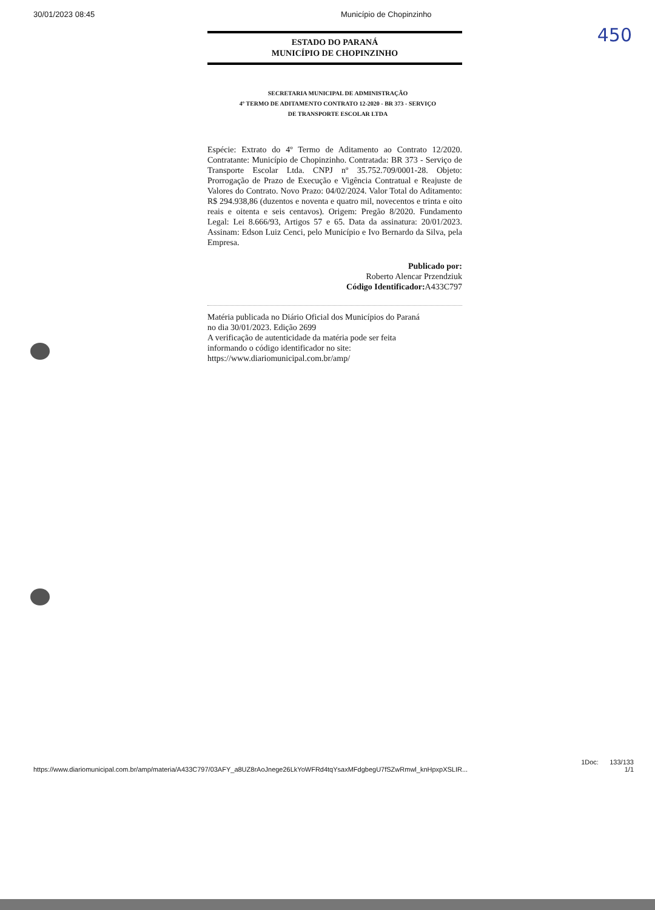30/01/2023 08:45 Município de Chopinzinho
450
ESTADO DO PARANÁ
MUNICÍPIO DE CHOPINZINHO
SECRETARIA MUNICIPAL DE ADMINISTRAÇÃO
4º TERMO DE ADITAMENTO CONTRATO 12-2020 - BR 373 - SERVIÇO
DE TRANSPORTE ESCOLAR LTDA
Espécie: Extrato do 4º Termo de Aditamento ao Contrato 12/2020. Contratante: Município de Chopinzinho. Contratada: BR 373 - Serviço de Transporte Escolar Ltda. CNPJ nº 35.752.709/0001-28. Objeto: Prorrogação de Prazo de Execução e Vigência Contratual e Reajuste de Valores do Contrato. Novo Prazo: 04/02/2024. Valor Total do Aditamento: R$ 294.938,86 (duzentos e noventa e quatro mil, novecentos e trinta e oito reais e oitenta e seis centavos). Origem: Pregão 8/2020. Fundamento Legal: Lei 8.666/93, Artigos 57 e 65. Data da assinatura: 20/01/2023. Assinam: Edson Luiz Cenci, pelo Município e Ivo Bernardo da Silva, pela Empresa.
Publicado por:
Roberto Alencar Przendziuk
Código Identificador: A433C797
Matéria publicada no Diário Oficial dos Municípios do Paraná
no dia 30/01/2023. Edição 2699
A verificação de autenticidade da matéria pode ser feita
informando o código identificador no site:
https://www.diariomunicipal.com.br/amp/
1Doc: 133/133
https://www.diariomunicipal.com.br/amp/materia/A433C797/03AFY_a8UZ8rAoJnege26LkYoWFRd4tqYsaxMFdgbegU7fSZwRmwl_knHpxpXSLIR... 1/1